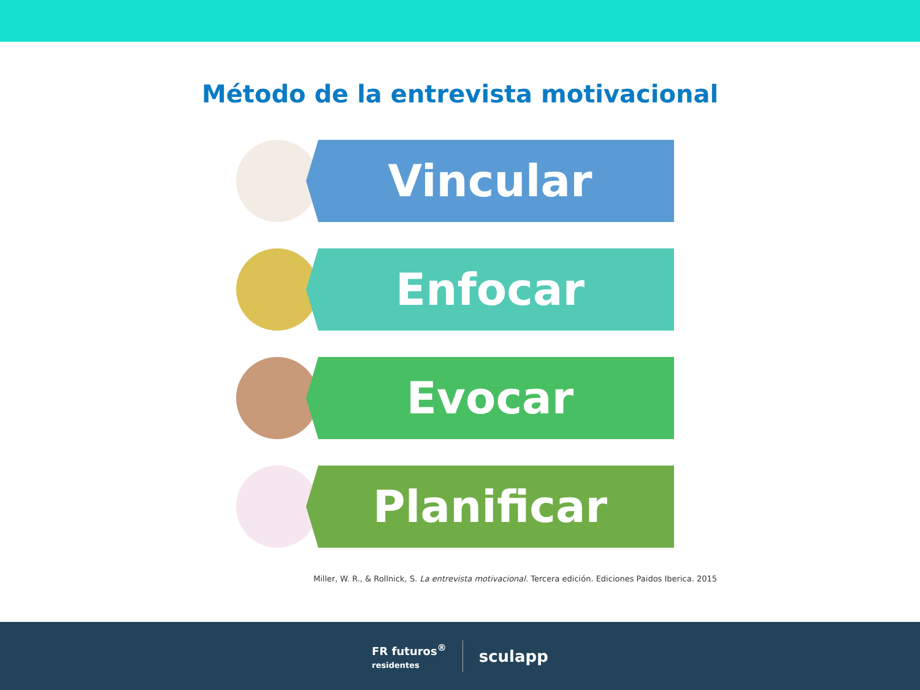Método de la entrevista motivacional
Vincular
Enfocar
Evocar
Planificar
Miller, W. R., & Rollnick, S. La entrevista motivacional. Tercera edición. Ediciones Paidos Iberica. 2015
FR futuros<sup>®</sup>
residentes
sculapp